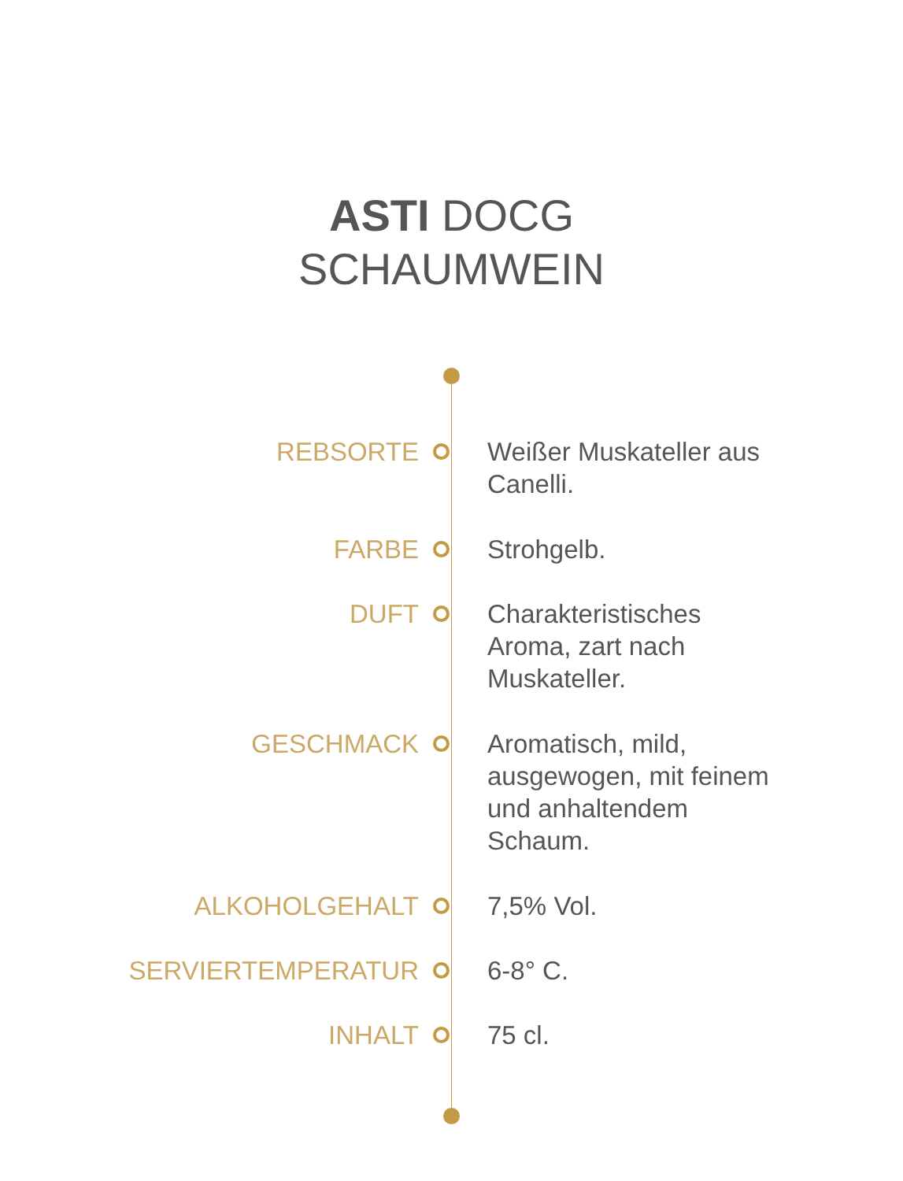ASTI DOCG
SCHAUMWEIN
REBSORTE Weißer Muskateller aus Canelli.
FARBE Strohgelb.
DUFT Charakteristisches Aroma, zart nach Muskateller.
GESCHMACK Aromatisch, mild, ausgewogen, mit feinem und anhaltendem Schaum.
ALKOHOLGEHALT 7,5% Vol.
SERVIERTEMPERATUR 6-8° C.
INHALT 75 cl.